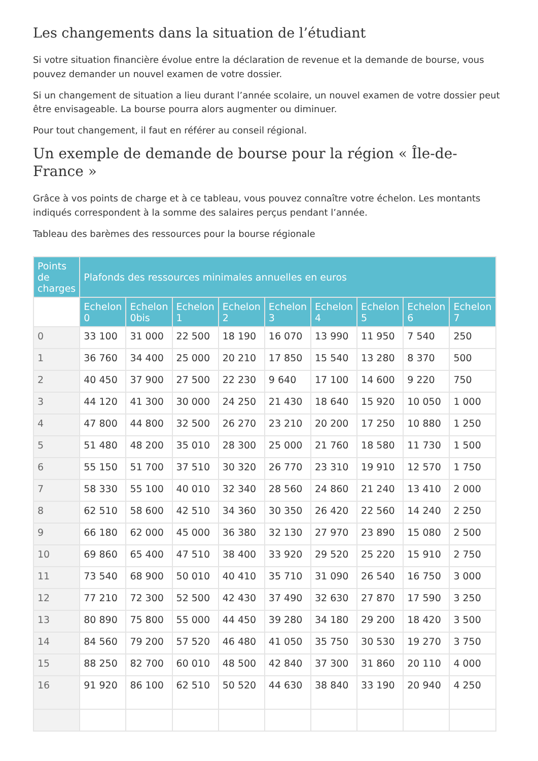Les changements dans la situation de l’étudiant
Si votre situation financière évolue entre la déclaration de revenue et la demande de bourse, vous pouvez demander un nouvel examen de votre dossier.
Si un changement de situation a lieu durant l’année scolaire, un nouvel examen de votre dossier peut être envisageable. La bourse pourra alors augmenter ou diminuer.
Pour tout changement, il faut en référer au conseil régional.
Un exemple de demande de bourse pour la région « Île-de-France »
Grâce à vos points de charge et à ce tableau, vous pouvez connaître votre échelon. Les montants indiqués correspondent à la somme des salaires perçus pendant l’année.
Tableau des barèmes des ressources pour la bourse régionale
| Points de charges | Plafonds des ressources minimales annuelles en euros | | | | | | | | |
| --- | --- | --- | --- | --- | --- | --- | --- | --- | --- |
| | Echelon 0 | Echelon 0bis | Echelon 1 | Echelon 2 | Echelon 3 | Echelon 4 | Echelon 5 | Echelon 6 | Echelon 7 |
| 0 | 33 100 | 31 000 | 22 500 | 18 190 | 16 070 | 13 990 | 11 950 | 7 540 | 250 |
| 1 | 36 760 | 34 400 | 25 000 | 20 210 | 17 850 | 15 540 | 13 280 | 8 370 | 500 |
| 2 | 40 450 | 37 900 | 27 500 | 22 230 | 9 640 | 17 100 | 14 600 | 9 220 | 750 |
| 3 | 44 120 | 41 300 | 30 000 | 24 250 | 21 430 | 18 640 | 15 920 | 10 050 | 1 000 |
| 4 | 47 800 | 44 800 | 32 500 | 26 270 | 23 210 | 20 200 | 17 250 | 10 880 | 1 250 |
| 5 | 51 480 | 48 200 | 35 010 | 28 300 | 25 000 | 21 760 | 18 580 | 11 730 | 1 500 |
| 6 | 55 150 | 51 700 | 37 510 | 30 320 | 26 770 | 23 310 | 19 910 | 12 570 | 1 750 |
| 7 | 58 330 | 55 100 | 40 010 | 32 340 | 28 560 | 24 860 | 21 240 | 13 410 | 2 000 |
| 8 | 62 510 | 58 600 | 42 510 | 34 360 | 30 350 | 26 420 | 22 560 | 14 240 | 2 250 |
| 9 | 66 180 | 62 000 | 45 000 | 36 380 | 32 130 | 27 970 | 23 890 | 15 080 | 2 500 |
| 10 | 69 860 | 65 400 | 47 510 | 38 400 | 33 920 | 29 520 | 25 220 | 15 910 | 2 750 |
| 11 | 73 540 | 68 900 | 50 010 | 40 410 | 35 710 | 31 090 | 26 540 | 16 750 | 3 000 |
| 12 | 77 210 | 72 300 | 52 500 | 42 430 | 37 490 | 32 630 | 27 870 | 17 590 | 3 250 |
| 13 | 80 890 | 75 800 | 55 000 | 44 450 | 39 280 | 34 180 | 29 200 | 18 420 | 3 500 |
| 14 | 84 560 | 79 200 | 57 520 | 46 480 | 41 050 | 35 750 | 30 530 | 19 270 | 3 750 |
| 15 | 88 250 | 82 700 | 60 010 | 48 500 | 42 840 | 37 300 | 31 860 | 20 110 | 4 000 |
| 16 | 91 920 | 86 100 | 62 510 | 50 520 | 44 630 | 38 840 | 33 190 | 20 940 | 4 250 |